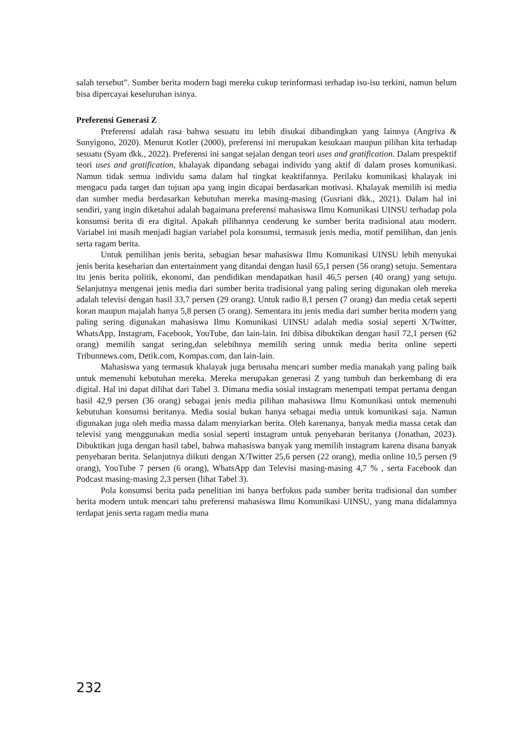salah tersebut”. Sumber berita modern bagi mereka cukup terinformasi terhadap isu-isu terkini, namun belum bisa dipercayai keseluruhan isinya.
Preferensi Generasi Z
Preferensi adalah rasa bahwa sesuatu itu lebih disukai dibandingkan yang lainnya (Angriva & Sunyigono, 2020). Menurut Kotler (2000), preferensi ini merupakan kesukaan maupun pilihan kita terhadap sesuatu (Syam dkk., 2022). Preferensi ini sangat sejalan dengan teori uses and gratification. Dalam prespektif teori uses and gratification, khalayak dipandang sebagai individu yang aktif di dalam proses komunikasi. Namun tidak semua individu sama dalam hal tingkat keaktifannya. Perilaku komunikasi khalayak ini mengacu pada target dan tujuan apa yang ingin dicapai berdasarkan motivasi. Khalayak memilih isi media dan sumber media berdasarkan kebutuhan mereka masing-masing (Gusriani dkk., 2021). Dalam hal ini sendiri, yang ingin diketahui adalah bagaimana preferensi mahasiswa Ilmu Komunikasi UINSU terhadap pola konsumsi berita di era digital. Apakah pilihannya cenderung ke sumber berita tradisional atau modern. Variabel ini masih menjadi bagian variabel pola konsumsi, termasuk jenis media, motif pemilihan, dan jenis serta ragam berita.
Untuk pemilihan jenis berita, sebagian besar mahasiswa Ilmu Komunikasi UINSU lebih menyukai jenis berita keseharian dan entertainment yang ditandai dengan hasil 65,1 persen (56 orang) setuju. Sementara itu jenis berita politik, ekonomi, dan pendidikan mendapatkan hasil 46,5 persen (40 orang) yang setuju. Selanjutnya mengenai jenis media dari sumber berita tradisional yang paling sering digunakan oleh mereka adalah televisi dengan hasil 33,7 persen (29 orang). Untuk radio 8,1 persen (7 orang) dan media cetak seperti koran maupun majalah hanya 5,8 persen (5 orang). Sementara itu jenis media dari sumber berita modern yang paling sering digunakan mahasiswa Ilmu Komunikasi UINSU adalah media sosial seperti X/Twitter, WhatsApp, Instagram, Facebook, YouTube, dan lain-lain. Ini dibisa dibuktikan dengan hasil 72,1 persen (62 orang) memilih sangat sering,dan selebihnya memilih sering untuk media berita online seperti Tribunnews.com, Detik.com, Kompas.com, dan lain-lain.
Mahasiswa yang termasuk khalayak juga berusaha mencari sumber media manakah yang paling baik untuk memenuhi kebutuhan mereka. Mereka merupakan generasi Z yang tumbuh dan berkembang di era digital. Hal ini dapat dilihat dari Tabel 3. Dimana media sosial instagram menempati tempat pertama dengan hasil 42,9 persen (36 orang) sebagai jenis media pilihan mahasiswa Ilmu Komunikasi untuk memenuhi kebutuhan konsumsi beritanya. Media sosial bukan hanya sebagai media untuk komunikasi saja. Namun digunakan juga oleh media massa dalam menyiarkan berita. Oleh karenanya, banyak media massa cetak dan televisi yang menggunakan media sosial seperti instagram untuk penyebaran beritanya (Jonathan, 2023). Dibuktikan juga dengan hasil tabel, bahwa mahasiswa banyak yang memilih instagram karena disana banyak penyebaran berita. Selanjutnya diikuti dengan X/Twitter 25,6 persen (22 orang), media online 10,5 persen (9 orang), YouTube 7 persen (6 orang), WhatsApp dan Televisi masing-masing 4,7 % , serta Facebook dan Podcast masing-masing 2,3 persen (lihat Tabel 3).
Pola konsumsi berita pada penelitian ini hanya berfokus pada sumber berita tradisional dan sumber berita modern untuk mencari tahu preferensi mahasiswa Ilmu Komunikasi UINSU, yang mana didalamnya terdapat jenis serta ragam media mana
232